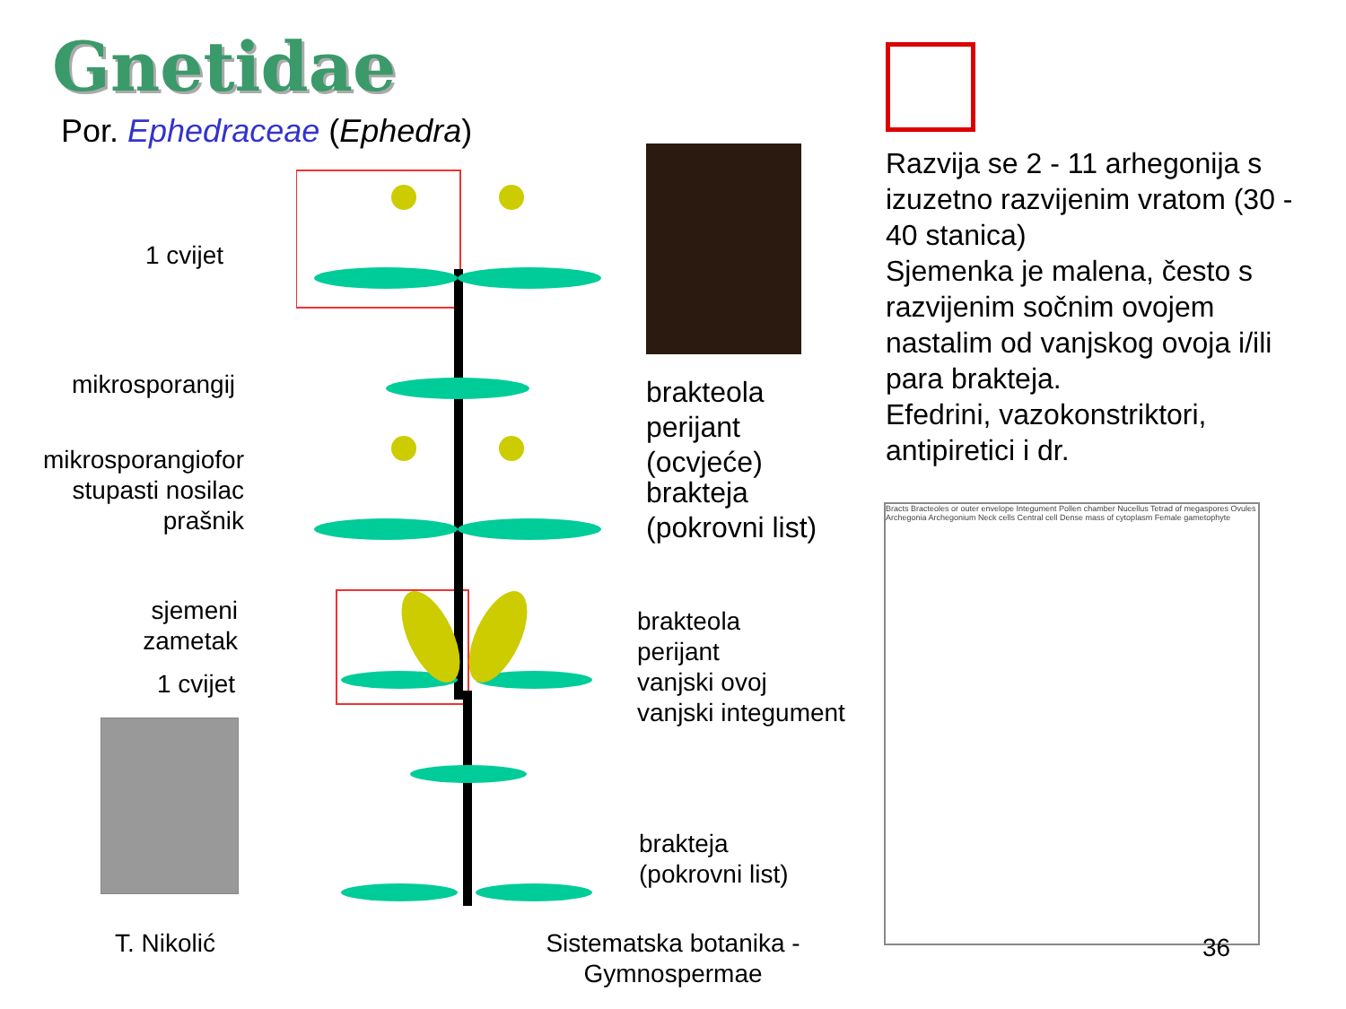Gnetidae
Por. Ephedraceae (Ephedra)
Bracts Bracteoles or outer envelope Integument Pollen chamber Nucellus Tetrad of megaspores Ovules Archegonia Archegonium Neck cells Central cell Dense mass of cytoplasm Female gametophyte
1 cvijet
mikrosporangij
mikrosporangiofor
stupasti nosilac
prašnik
sjemeni
zametak
1 cvijet
brakteola
perijant
(ocvjeće)
brakteja
(pokrovni list)
brakteola
perijant
vanjski ovoj
vanjski integument
brakteja
(pokrovni list)
Razvija se 2 - 11 arhegonija s izuzetno razvijenim vratom (30 - 40 stanica)
Sjemenka je malena, često s razvijenim sočnim ovojem nastalim od vanjskog ovoja i/ili para brakteja.
Efedrini, vazokonstriktori, antipiretici i dr.
T. Nikolić
Sistematska botanika - Gymnospermae
36